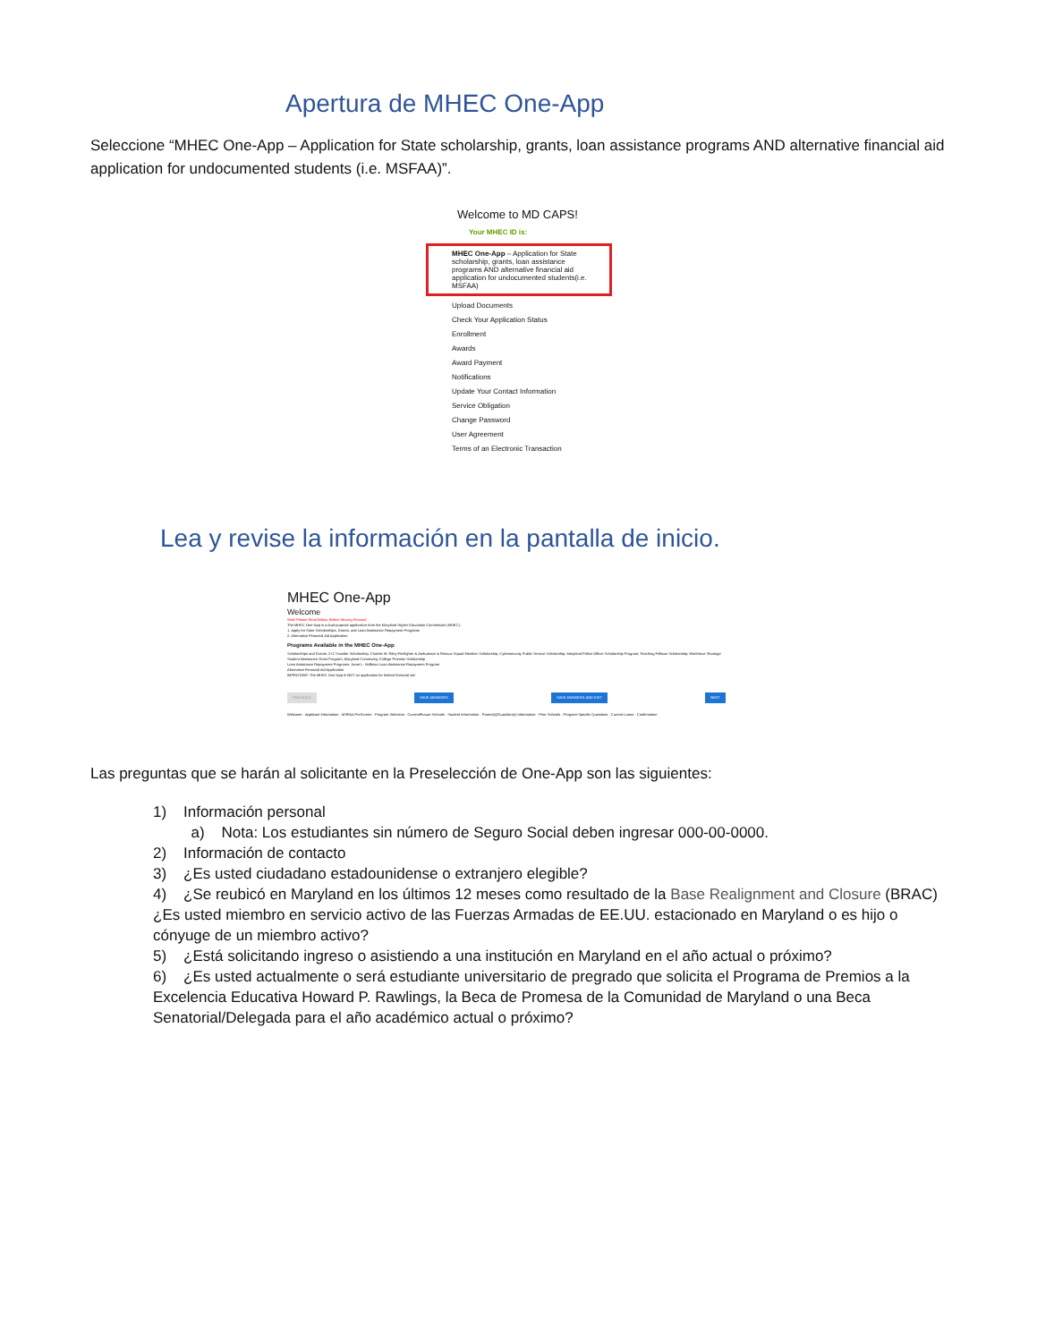Apertura de MHEC One-App
Seleccione “MHEC One-App – Application for State scholarship, grants, loan assistance programs AND alternative financial aid application for undocumented students (i.e. MSFAA)”.
Welcome to MD CAPS!
Your MHEC ID is:
MHEC One-App – Application for State scholarship, grants, loan assistance programs AND alternative financial aid application for undocumented students(i.e. MSFAA)
Upload Documents
Check Your Application Status
Enrollment
Awards
Award Payment
Notifications
Update Your Contact Information
Service Obligation
Change Password
User Agreement
Terms of an Electronic Transaction
Lea y revise la información en la pantalla de inicio.
MHEC One-App
Welcome
Wait! Please Read Below, Before Moving Forward
The MHEC One-App is a dual-purpose application from the Maryland Higher Education Commission (MHEC):
1. Apply for State Scholarships, Grants, and Loan Assistance Repayment Programs
2. Alternative Financial Aid Application
Programs Available in the MHEC One-App
Scholarships and Grants: 2+2 Transfer Scholarship; Charles W. Riley Firefighter & Ambulance & Rescue Squad Member Scholarship; Cybersecurity Public Service Scholarship; Maryland Police Officer Scholarship Program; Teaching Fellows Scholarship; Workforce Shortage Student Assistance Grant Program; Maryland Community College Promise Scholarship
Loan Assistance Repayment Programs: Janet L. Hoffman Loan Assistance Repayment Program
Alternative Financial Aid Application
IMPROTANT: The MHEC One-App is NOT an application for federal financial aid.
PREVIOUS SAVE ANSWERS SAVE ANSWERS AND EXIT NEXT
Welcome · Applicant Information · MSFAA PreScreen · Program Selection · Current/Future Schools · Student Information · Parent(s)/Guardian(s) Information · Prior Schools · Program-Specific Questions · Current Loans · Confirmation
Las preguntas que se harán al solicitante en la Preselección de One-App son las siguientes:
1) Información personal
a) Nota: Los estudiantes sin número de Seguro Social deben ingresar 000-00-0000.
2) Información de contacto
3) ¿Es usted ciudadano estadounidense o extranjero elegible?
4) ¿Se reubicó en Maryland en los últimos 12 meses como resultado de la Base Realignment and Closure (BRAC) ¿Es usted miembro en servicio activo de las Fuerzas Armadas de EE.UU. estacionado en Maryland o es hijo o cónyuge de un miembro activo?
5) ¿Está solicitando ingreso o asistiendo a una institución en Maryland en el año actual o próximo?
6) ¿Es usted actualmente o será estudiante universitario de pregrado que solicita el Programa de Premios a la Excelencia Educativa Howard P. Rawlings, la Beca de Promesa de la Comunidad de Maryland o una Beca Senatorial/Delegada para el año académico actual o próximo?